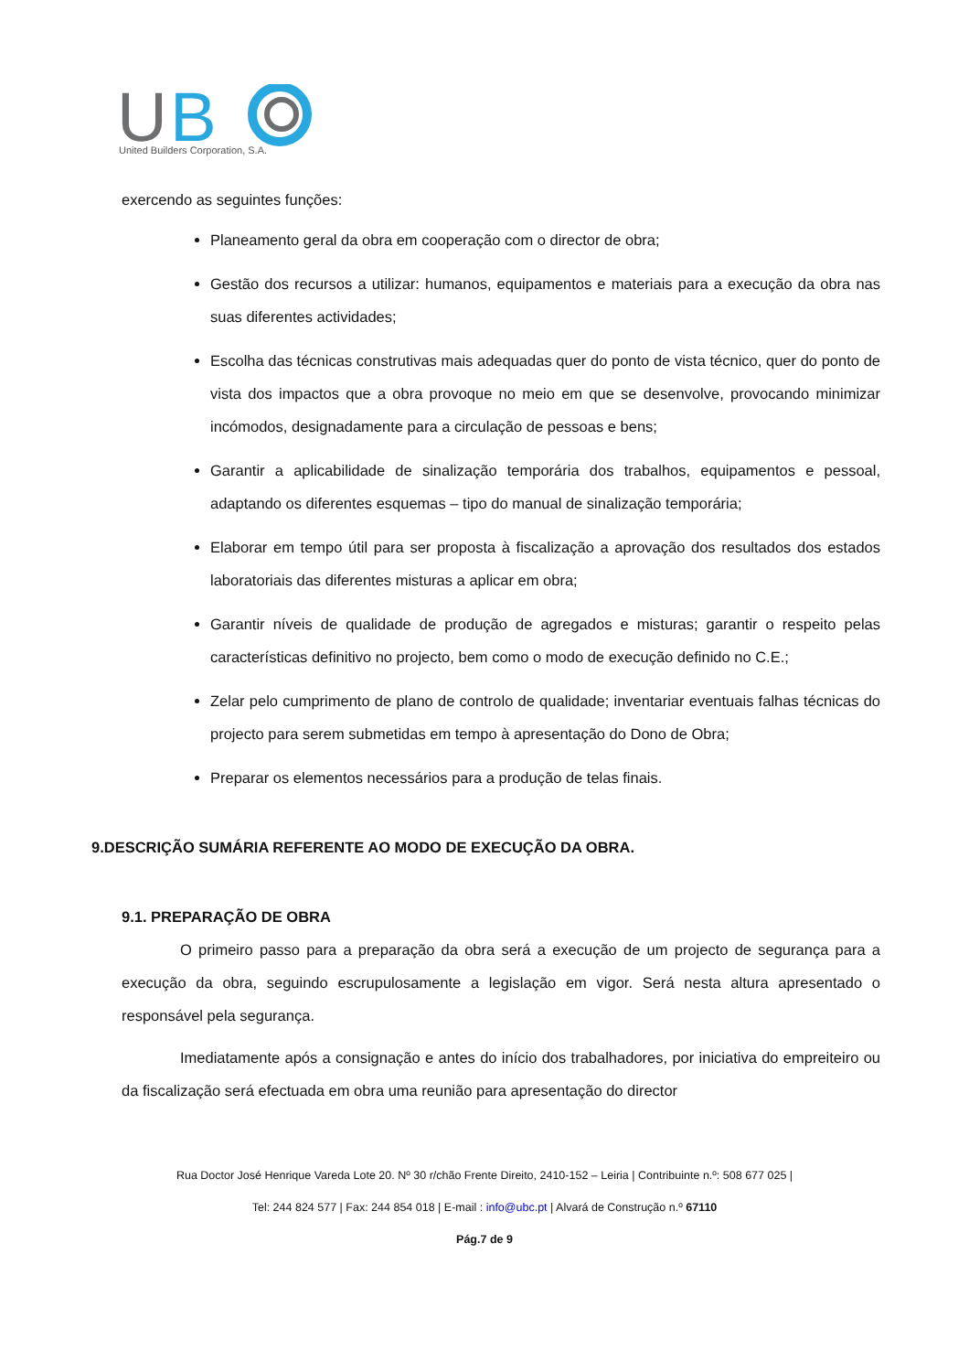U
B
United Builders Corporation, S.A.
exercendo as seguintes funções:
Planeamento geral da obra em cooperação com o director de obra;
Gestão dos recursos a utilizar: humanos, equipamentos e materiais para a execução da obra nas suas diferentes actividades;
Escolha das técnicas construtivas mais adequadas quer do ponto de vista técnico, quer do ponto de vista dos impactos que a obra provoque no meio em que se desenvolve, provocando minimizar incómodos, designadamente para a circulação de pessoas e bens;
Garantir a aplicabilidade de sinalização temporária dos trabalhos, equipamentos e pessoal, adaptando os diferentes esquemas – tipo do manual de sinalização temporária;
Elaborar em tempo útil para ser proposta à fiscalização a aprovação dos resultados dos estados laboratoriais das diferentes misturas a aplicar em obra;
Garantir níveis de qualidade de produção de agregados e misturas; garantir o respeito pelas características definitivo no projecto, bem como o modo de execução definido no C.E.;
Zelar pelo cumprimento de plano de controlo de qualidade; inventariar eventuais falhas técnicas do projecto para serem submetidas em tempo à apresentação do Dono de Obra;
Preparar os elementos necessários para a produção de telas finais.
9.DESCRIÇÃO SUMÁRIA REFERENTE AO MODO DE EXECUÇÃO DA OBRA.
9.1. PREPARAÇÃO DE OBRA
O primeiro passo para a preparação da obra será a execução de um projecto de segurança para a execução da obra, seguindo escrupulosamente a legislação em vigor. Será nesta altura apresentado o responsável pela segurança.
Imediatamente após a consignação e antes do início dos trabalhadores, por iniciativa do empreiteiro ou da fiscalização será efectuada em obra uma reunião para apresentação do director
Rua Doctor José Henrique Vareda Lote 20. Nº 30 r/chão Frente Direito, 2410-152 – Leiria | Contribuinte n.º: 508 677 025 |
Tel: 244 824 577 | Fax: 244 854 018 | E-mail : info@ubc.pt | Alvará de Construção n.º 67110
Pág.7 de 9